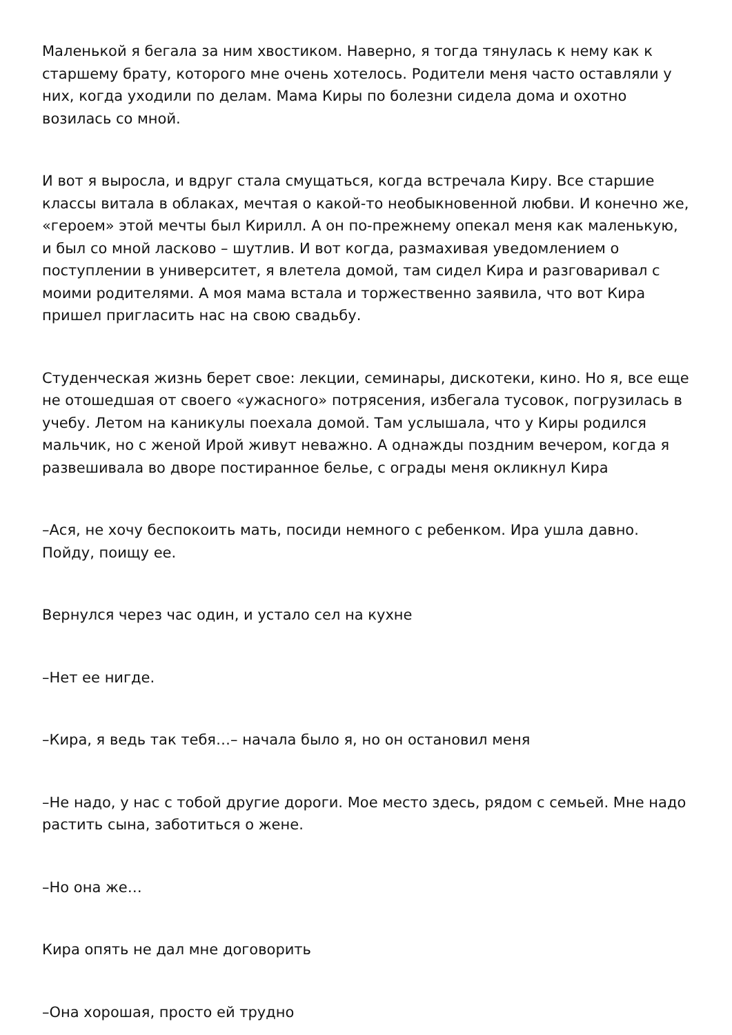Маленькой я бегала за ним хвостиком. Наверно, я тогда тянулась к нему как к старшему брату, которого мне очень хотелось. Родители меня часто оставляли у них, когда уходили по делам. Мама Киры по болезни сидела дома и охотно возилась со мной.
И вот я выросла, и вдруг стала смущаться, когда встречала Киру. Все старшие классы витала в облаках, мечтая о какой-то необыкновенной любви. И конечно же, «героем» этой мечты был Кирилл. А он по-прежнему опекал меня как маленькую, и был со мной ласково – шутлив. И вот когда, размахивая уведомлением о поступлении в университет, я влетела домой, там сидел Кира и разговаривал с моими родителями. А моя мама встала и торжественно заявила, что вот Кира пришел пригласить нас на свою свадьбу.
Студенческая жизнь берет свое: лекции, семинары, дискотеки, кино. Но я, все еще не отошедшая от своего «ужасного» потрясения, избегала тусовок, погрузилась в учебу. Летом на каникулы поехала домой. Там услышала, что у Киры родился мальчик, но с женой Ирой живут неважно. А однажды поздним вечером, когда я развешивала во дворе постиранное белье, с ограды меня окликнул Кира
–Ася, не хочу беспокоить мать, посиди немного с ребенком. Ира ушла давно. Пойду, поищу ее.
Вернулся через час один, и устало сел на кухне
–Нет ее нигде.
–Кира, я ведь так тебя…– начала было я, но он остановил меня
–Не надо, у нас с тобой другие дороги. Мое место здесь, рядом с семьей. Мне надо растить сына, заботиться о жене.
–Но она же…
Кира опять не дал мне договорить
–Она хорошая, просто ей трудно